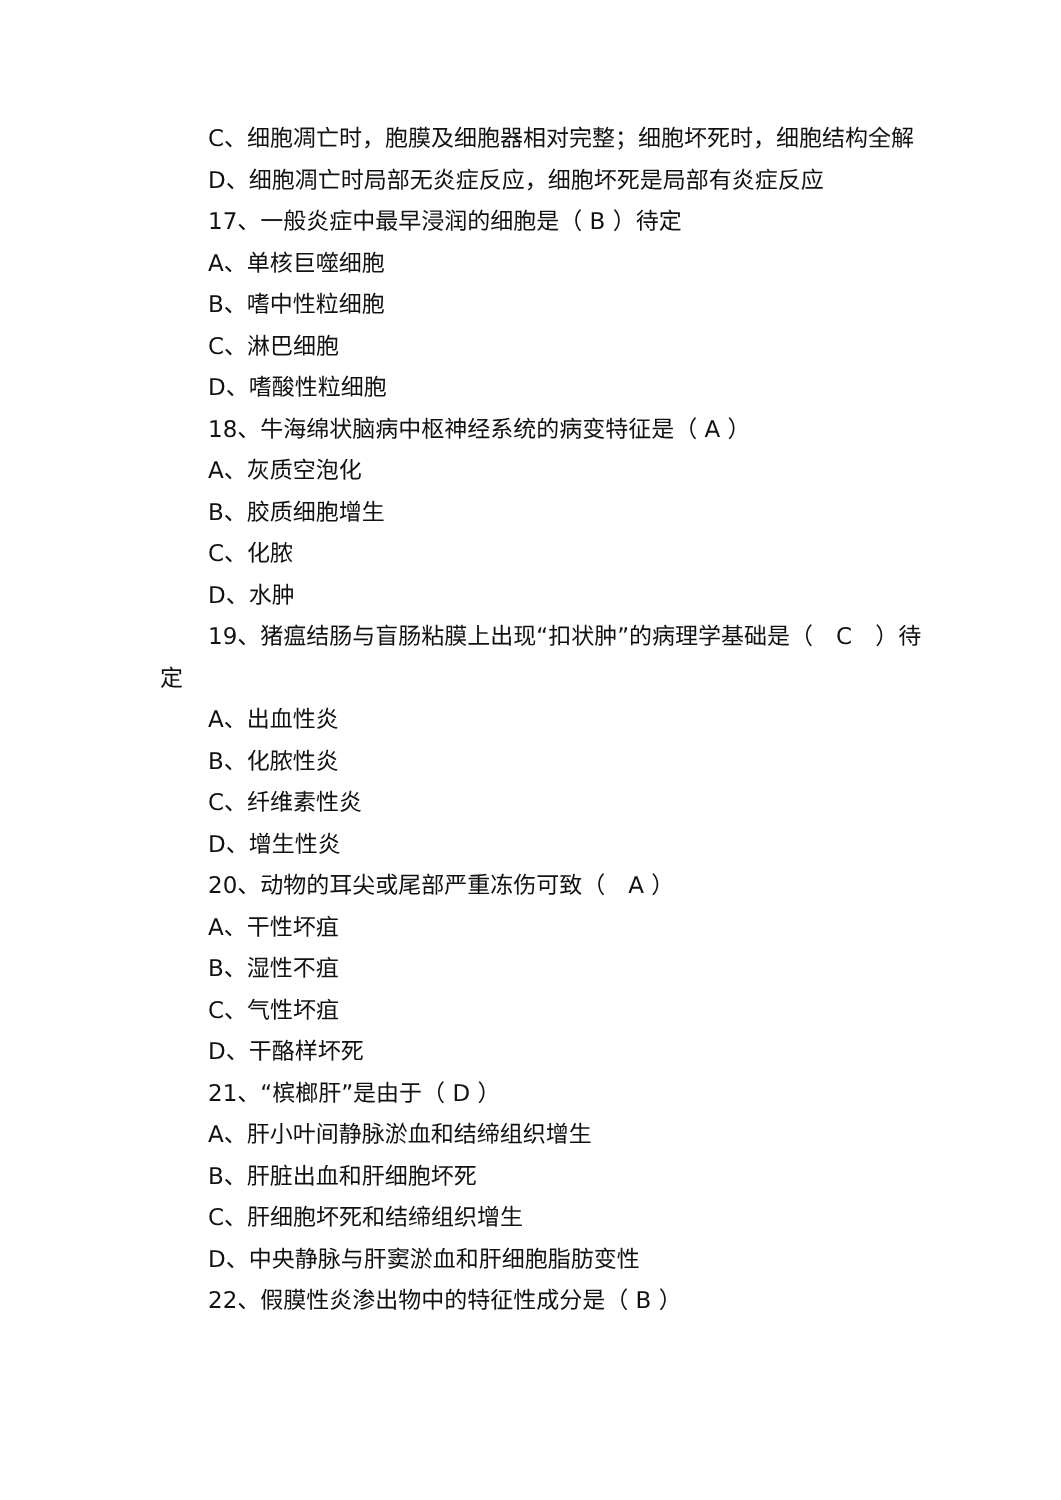C、细胞凋亡时，胞膜及细胞器相对完整；细胞坏死时，细胞结构全解
D、细胞凋亡时局部无炎症反应，细胞坏死是局部有炎症反应
17、一般炎症中最早浸润的细胞是（ B ）待定
A、单核巨噬细胞
B、嗜中性粒细胞
C、淋巴细胞
D、嗜酸性粒细胞
18、牛海绵状脑病中枢神经系统的病变特征是（ A ）
A、灰质空泡化
B、胶质细胞增生
C、化脓
D、水肿
19、猪瘟结肠与盲肠粘膜上出现“扣状肿”的病理学基础是（　C　）待定
A、出血性炎
B、化脓性炎
C、纤维素性炎
D、增生性炎
20、动物的耳尖或尾部严重冻伤可致（　A ）
A、干性坏疽
B、湿性不疽
C、气性坏疽
D、干酪样坏死
21、“槟榔肝”是由于（ D ）
A、肝小叶间静脉淤血和结缔组织增生
B、肝脏出血和肝细胞坏死
C、肝细胞坏死和结缔组织增生
D、中央静脉与肝窦淤血和肝细胞脂肪变性
22、假膜性炎渗出物中的特征性成分是（ B ）